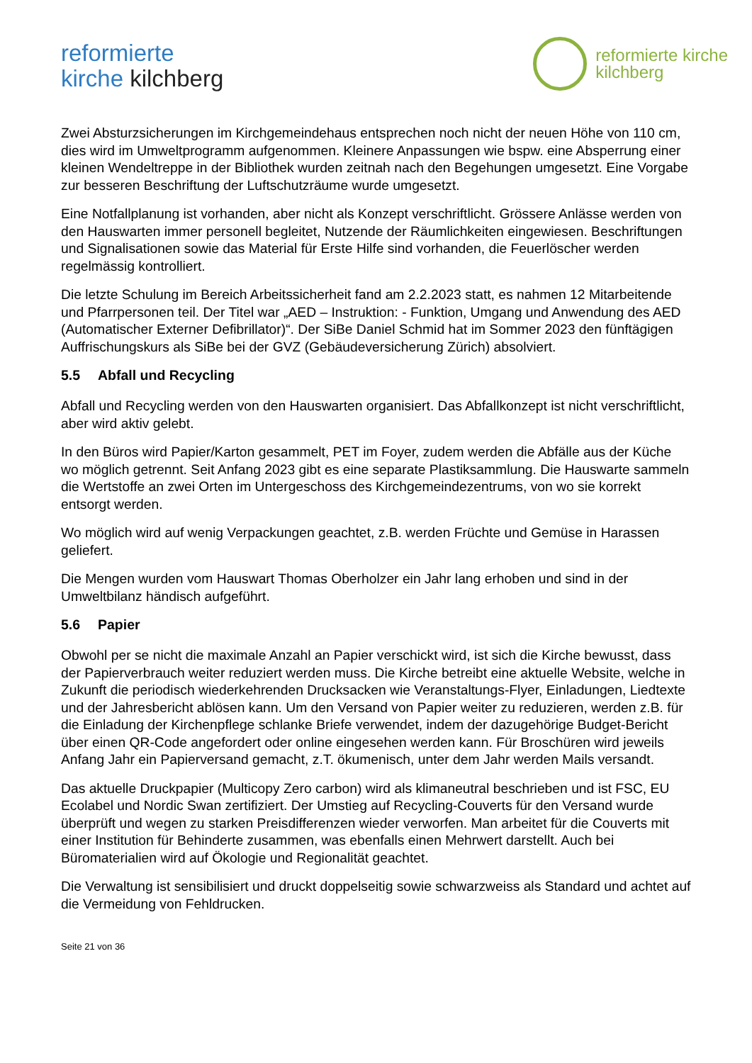reformierte
kirche kilchberg
reformierte kirche
kilchberg
Zwei Absturzsicherungen im Kirchgemeindehaus entsprechen noch nicht der neuen Höhe von 110 cm, dies wird im Umweltprogramm aufgenommen. Kleinere Anpassungen wie bspw. eine Absperrung einer kleinen Wendeltreppe in der Bibliothek wurden zeitnah nach den Begehungen umgesetzt. Eine Vorgabe zur besseren Beschriftung der Luftschutzräume wurde umgesetzt.
Eine Notfallplanung ist vorhanden, aber nicht als Konzept verschriftlicht. Grössere Anlässe werden von den Hauswarten immer personell begleitet, Nutzende der Räumlichkeiten eingewiesen. Beschriftungen und Signalisationen sowie das Material für Erste Hilfe sind vorhanden, die Feuerlöscher werden regelmässig kontrolliert.
Die letzte Schulung im Bereich Arbeitssicherheit fand am 2.2.2023 statt, es nahmen 12 Mitarbeitende und Pfarrpersonen teil. Der Titel war „AED – Instruktion: - Funktion, Umgang und Anwendung des AED (Automatischer Externer Defibrillator)“. Der SiBe Daniel Schmid hat im Sommer 2023 den fünftägigen Auffrischungskurs als SiBe bei der GVZ (Gebäudeversicherung Zürich) absolviert.
5.5 Abfall und Recycling
Abfall und Recycling werden von den Hauswarten organisiert. Das Abfallkonzept ist nicht verschriftlicht, aber wird aktiv gelebt.
In den Büros wird Papier/Karton gesammelt, PET im Foyer, zudem werden die Abfälle aus der Küche wo möglich getrennt. Seit Anfang 2023 gibt es eine separate Plastiksammlung. Die Hauswarte sammeln die Wertstoffe an zwei Orten im Untergeschoss des Kirchgemeindezentrums, von wo sie korrekt entsorgt werden.
Wo möglich wird auf wenig Verpackungen geachtet, z.B. werden Früchte und Gemüse in Harassen geliefert.
Die Mengen wurden vom Hauswart Thomas Oberholzer ein Jahr lang erhoben und sind in der Umweltbilanz händisch aufgeführt.
5.6 Papier
Obwohl per se nicht die maximale Anzahl an Papier verschickt wird, ist sich die Kirche bewusst, dass der Papierverbrauch weiter reduziert werden muss. Die Kirche betreibt eine aktuelle Website, welche in Zukunft die periodisch wiederkehrenden Drucksacken wie Veranstaltungs-Flyer, Einladungen, Liedtexte und der Jahresbericht ablösen kann. Um den Versand von Papier weiter zu reduzieren, werden z.B. für die Einladung der Kirchenpflege schlanke Briefe verwendet, indem der dazugehörige Budget-Bericht über einen QR-Code angefordert oder online eingesehen werden kann. Für Broschüren wird jeweils Anfang Jahr ein Papierversand gemacht, z.T. ökumenisch, unter dem Jahr werden Mails versandt.
Das aktuelle Druckpapier (Multicopy Zero carbon) wird als klimaneutral beschrieben und ist FSC, EU Ecolabel und Nordic Swan zertifiziert. Der Umstieg auf Recycling-Couverts für den Versand wurde überprüft und wegen zu starken Preisdifferenzen wieder verworfen. Man arbeitet für die Couverts mit einer Institution für Behinderte zusammen, was ebenfalls einen Mehrwert darstellt. Auch bei Büromaterialien wird auf Ökologie und Regionalität geachtet.
Die Verwaltung ist sensibilisiert und druckt doppelseitig sowie schwarzweiss als Standard und achtet auf die Vermeidung von Fehldrucken.
Seite 21 von 36